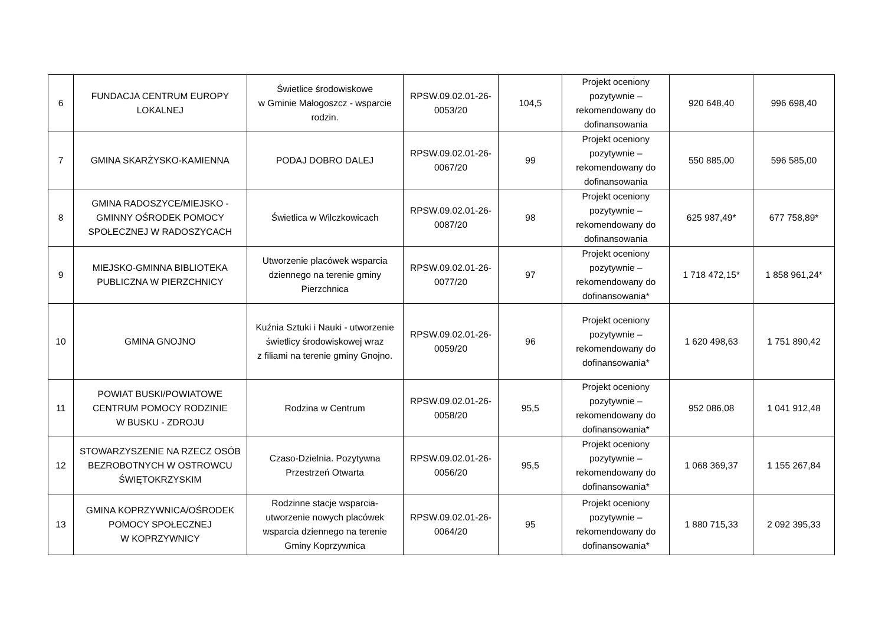| 6 | FUNDACJA CENTRUM EUROPY LOKALNEJ | Świetlice środowiskowe w Gminie Małogoszcz - wsparcie rodzin. | RPSW.09.02.01-26-0053/20 | 104,5 | Projekt oceniony pozytywnie – rekomendowany do dofinansowania | 920 648,40 | 996 698,40 |
| 7 | GMINA SKARŻYSKO-KAMIENNA | PODAJ DOBRO DALEJ | RPSW.09.02.01-26-0067/20 | 99 | Projekt oceniony pozytywnie – rekomendowany do dofinansowania | 550 885,00 | 596 585,00 |
| 8 | GMINA RADOSZYCE/MIEJSKO - GMINNY OŚRODEK POMOCY SPOŁECZNEJ W RADOSZYCACH | Świetlica w Wilczkowicach | RPSW.09.02.01-26-0087/20 | 98 | Projekt oceniony pozytywnie – rekomendowany do dofinansowania | 625 987,49* | 677 758,89* |
| 9 | MIEJSKO-GMINNA BIBLIOTEKA PUBLICZNA W PIERZCHNICY | Utworzenie placówek wsparcia dziennego na terenie gminy Pierzchnica | RPSW.09.02.01-26-0077/20 | 97 | Projekt oceniony pozytywnie – rekomendowany do dofinansowania* | 1 718 472,15* | 1 858 961,24* |
| 10 | GMINA GNOJNO | Kuźnia Sztuki i Nauki - utworzenie świetlicy środowiskowej wraz z filiami na terenie gminy Gnojno. | RPSW.09.02.01-26-0059/20 | 96 | Projekt oceniony pozytywnie – rekomendowany do dofinansowania* | 1 620 498,63 | 1 751 890,42 |
| 11 | POWIAT BUSKI/POWIATOWE CENTRUM POMOCY RODZINIE W BUSKU - ZDROJU | Rodzina w Centrum | RPSW.09.02.01-26-0058/20 | 95,5 | Projekt oceniony pozytywnie – rekomendowany do dofinansowania* | 952 086,08 | 1 041 912,48 |
| 12 | STOWARZYSZENIE NA RZECZ OSÓB BEZROBOTNYCH W OSTROWCU ŚWIĘTOKRZYSKIM | Czaso-Dzielnia. Pozytywna Przestrzeń Otwarta | RPSW.09.02.01-26-0056/20 | 95,5 | Projekt oceniony pozytywnie – rekomendowany do dofinansowania* | 1 068 369,37 | 1 155 267,84 |
| 13 | GMINA KOPRZYWNICA/OŚRODEK POMOCY SPOŁECZNEJ W KOPRZYWNICY | Rodzinne stacje wsparcia-utworzenie nowych placówek wsparcia dziennego na terenie Gminy Koprzywnica | RPSW.09.02.01-26-0064/20 | 95 | Projekt oceniony pozytywnie – rekomendowany do dofinansowania* | 1 880 715,33 | 2 092 395,33 |